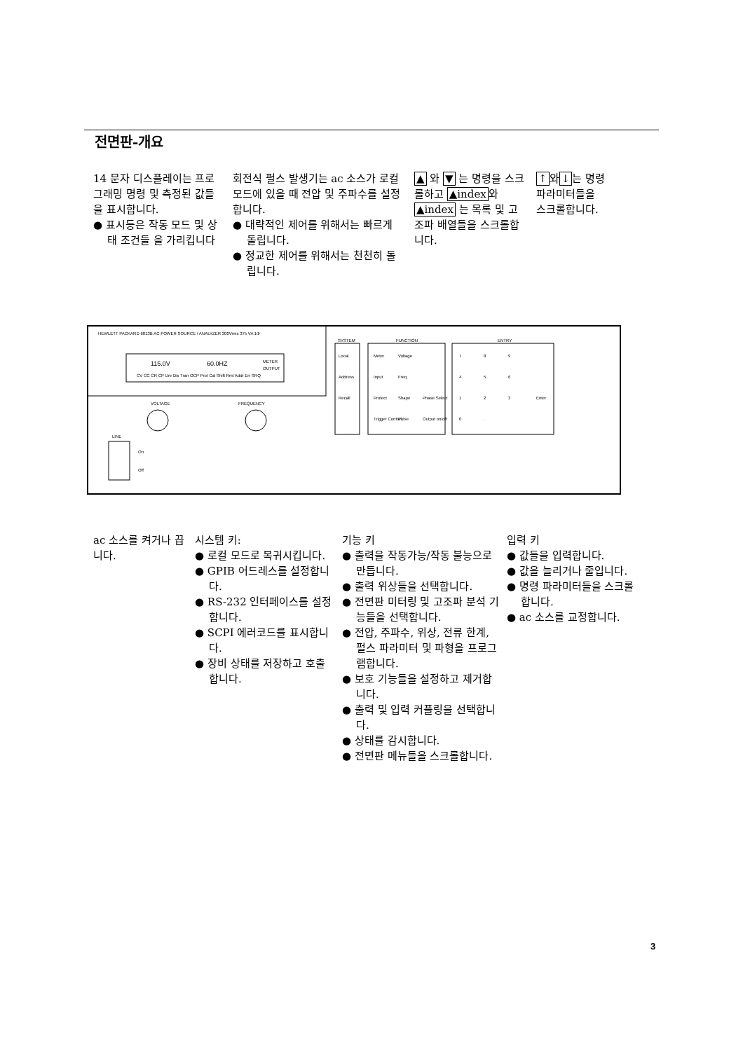전면판-개요
14 문자 디스플레이는 프로그래밍 명령 및 측정된 값들을 표시합니다.
● 표시등은 작동 모드 및 상태 조건들 을 가리킵니다
회전식 펄스 발생기는 ac 소스가 로컬 모드에 있을 때 전압 및 주파수를 설정합니다.
● 대략적인 제어를 위해서는 빠르게 돌립니다.
● 정교한 제어를 위해서는 천천히 돌립니다.
▲ 와 ▼ 는 명령을 스크롤하고 ▲index와 ▲index 는 목록 및 고조파 배열들을 스크롤합니다.
↑와↓는 명령 파라미터들을 스크롤합니다.
HEWLETT PACKARD 6813B AC POWER SOURCE / ANALYZER 300Vrms 375 VA 1Φ
115.0V
60.0HZ
METER
OUTPUT
CV CC CR CP Unr Dis Tran OCP Prot Cal Shift Rmt Addr Err SRQ
VOLTAGE
FREQUENCY
LINE
On
Off
SYSTEM
FUNCTION
ENTRY
Local
Address
Recall
Meter
Voltage
Input
Freq
Protect
Shape
Phase Select
Trigger Control
Pulse
Output on/off
7
8
9
4
5
6
1
2
3
Enter
0
.
ac 소스를 켜거나 끕니다.
시스템 키:
● 로컬 모드로 복귀시킵니다.
● GPIB 어드레스를 설정합니다.
● RS-232 인터페이스를 설정합니다.
● SCPI 에러코드를 표시합니다.
● 장비 상태를 저장하고 호출합니다.
기능 키
● 출력을 작동가능/작동 불능으로 만듭니다.
● 출력 위상들을 선택합니다.
● 전면판 미터링 및 고조파 분석 기능들을 선택합니다.
● 전압, 주파수, 위상, 전류 한계, 펄스 파라미터 및 파형을 프로그램합니다.
● 보호 기능들을 설정하고 제거합니다.
● 출력 및 입력 커플링을 선택합니다.
● 상태를 감시합니다.
● 전면판 메뉴들을 스크롤합니다.
입력 키
● 값들을 입력합니다.
● 값을 늘리거나 줄입니다.
● 명령 파라미터들을 스크롤합니다.
● ac 소스를 교정합니다.
3